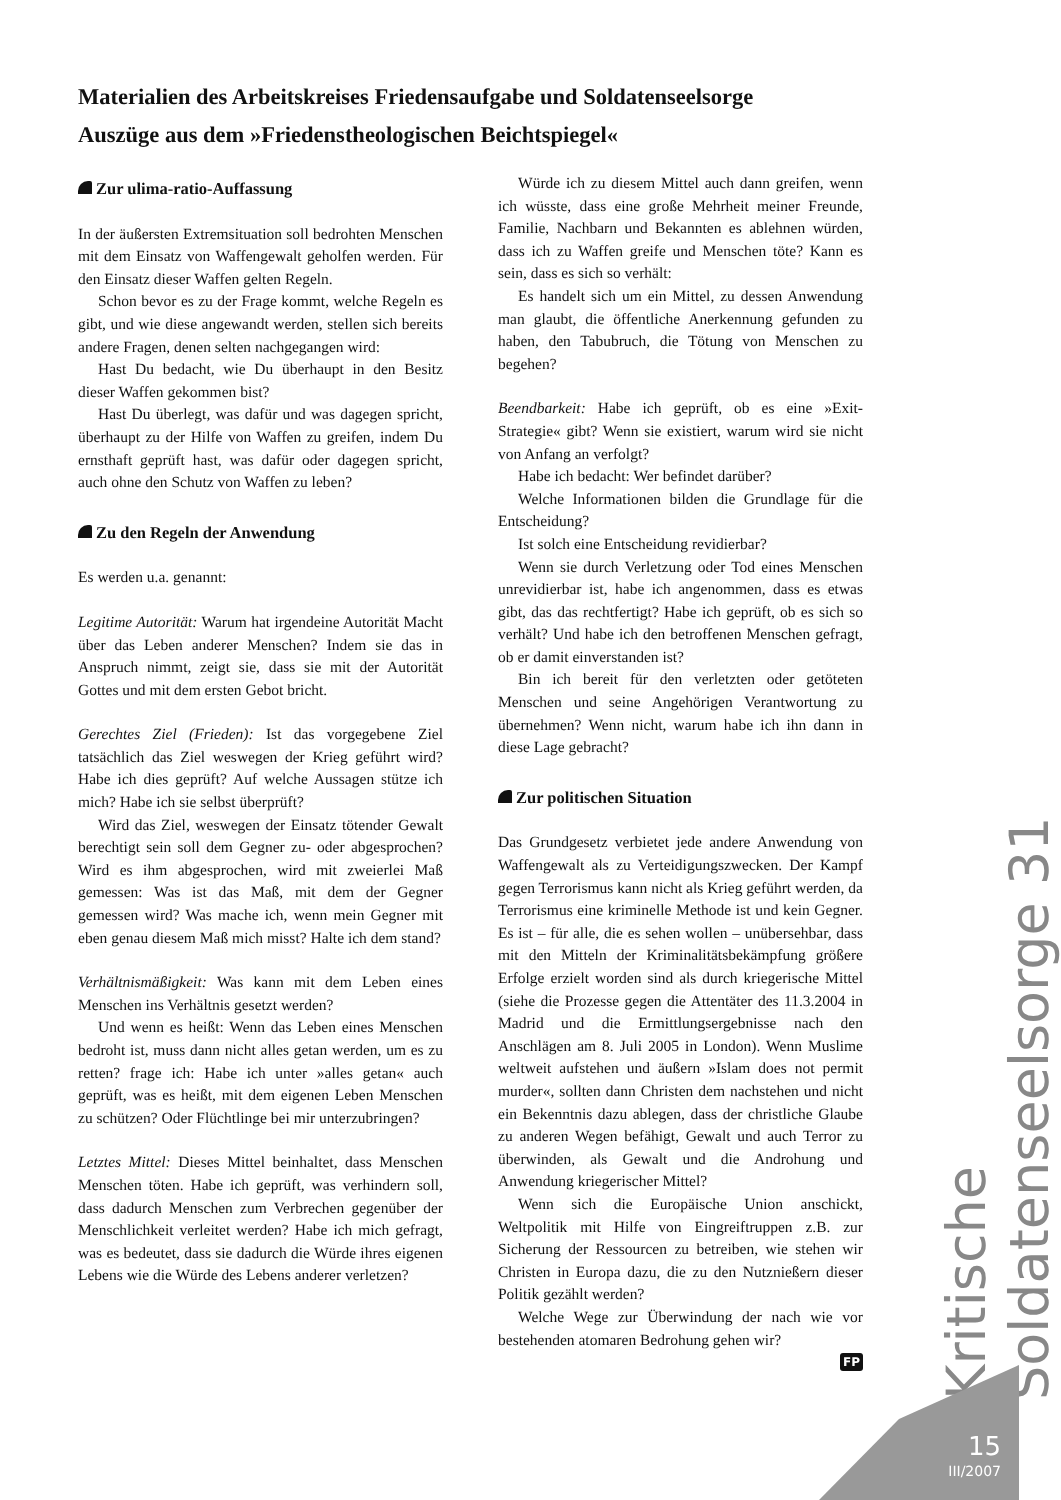Materialien des Arbeitskreises Friedensaufgabe und Soldatenseelsorge
Auszüge aus dem »Friedenstheologischen Beichtspiegel«
Zur ulima-ratio-Auffassung
In der äußersten Extremsituation soll bedrohten Menschen mit dem Einsatz von Waffengewalt geholfen werden. Für den Einsatz dieser Waffen gelten Regeln.
Schon bevor es zu der Frage kommt, welche Regeln es gibt, und wie diese angewandt werden, stellen sich bereits andere Fragen, denen selten nachgegangen wird:
Hast Du bedacht, wie Du überhaupt in den Besitz dieser Waffen gekommen bist?
Hast Du überlegt, was dafür und was dagegen spricht, überhaupt zu der Hilfe von Waffen zu greifen, indem Du ernsthaft geprüft hast, was dafür oder dagegen spricht, auch ohne den Schutz von Waffen zu leben?
Zu den Regeln der Anwendung
Es werden u.a. genannt:
Legitime Autorität: Warum hat irgendeine Autorität Macht über das Leben anderer Menschen? Indem sie das in Anspruch nimmt, zeigt sie, dass sie mit der Autorität Gottes und mit dem ersten Gebot bricht.
Gerechtes Ziel (Frieden): Ist das vorgegebene Ziel tatsächlich das Ziel weswegen der Krieg geführt wird? Habe ich dies geprüft? Auf welche Aussagen stütze ich mich? Habe ich sie selbst überprüft?
Wird das Ziel, weswegen der Einsatz tötender Gewalt berechtigt sein soll dem Gegner zu- oder abgesprochen? Wird es ihm abgesprochen, wird mit zweierlei Maß gemessen: Was ist das Maß, mit dem der Gegner gemessen wird? Was mache ich, wenn mein Gegner mit eben genau diesem Maß mich misst? Halte ich dem stand?
Verhältnismäßigkeit: Was kann mit dem Leben eines Menschen ins Verhältnis gesetzt werden?
Und wenn es heißt: Wenn das Leben eines Menschen bedroht ist, muss dann nicht alles getan werden, um es zu retten? frage ich: Habe ich unter »alles getan« auch geprüft, was es heißt, mit dem eigenen Leben Menschen zu schützen? Oder Flüchtlinge bei mir unterzubringen?
Letztes Mittel: Dieses Mittel beinhaltet, dass Menschen Menschen töten. Habe ich geprüft, was verhindern soll, dass dadurch Menschen zum Verbrechen gegenüber der Menschlichkeit verleitet werden? Habe ich mich gefragt, was es bedeutet, dass sie dadurch die Würde ihres eigenen Lebens wie die Würde des Lebens anderer verletzen?
Würde ich zu diesem Mittel auch dann greifen, wenn ich wüsste, dass eine große Mehrheit meiner Freunde, Familie, Nachbarn und Bekannten es ablehnen würden, dass ich zu Waffen greife und Menschen töte? Kann es sein, dass es sich so verhält:
Es handelt sich um ein Mittel, zu dessen Anwendung man glaubt, die öffentliche Anerkennung gefunden zu haben, den Tabubruch, die Tötung von Menschen zu begehen?
Beendbarkeit: Habe ich geprüft, ob es eine »Exit-Strategie« gibt? Wenn sie existiert, warum wird sie nicht von Anfang an verfolgt?
Habe ich bedacht: Wer befindet darüber?
Welche Informationen bilden die Grundlage für die Entscheidung?
Ist solch eine Entscheidung revidierbar?
Wenn sie durch Verletzung oder Tod eines Menschen unrevidierbar ist, habe ich angenommen, dass es etwas gibt, das das rechtfertigt? Habe ich geprüft, ob es sich so verhält? Und habe ich den betroffenen Menschen gefragt, ob er damit einverstanden ist?
Bin ich bereit für den verletzten oder getöteten Menschen und seine Angehörigen Verantwortung zu übernehmen? Wenn nicht, warum habe ich ihn dann in diese Lage gebracht?
Zur politischen Situation
Das Grundgesetz verbietet jede andere Anwendung von Waffengewalt als zu Verteidigungszwecken. Der Kampf gegen Terrorismus kann nicht als Krieg geführt werden, da Terrorismus eine kriminelle Methode ist und kein Gegner. Es ist – für alle, die es sehen wollen – unübersehbar, dass mit den Mitteln der Kriminalitätsbekämpfung größere Erfolge erzielt worden sind als durch kriegerische Mittel (siehe die Prozesse gegen die Attentäter des 11.3.2004 in Madrid und die Ermittlungsergebnisse nach den Anschlägen am 8. Juli 2005 in London). Wenn Muslime weltweit aufstehen und äußern »Islam does not permit murder«, sollten dann Christen dem nachstehen und nicht ein Bekenntnis dazu ablegen, dass der christliche Glaube zu anderen Wegen befähigt, Gewalt und auch Terror zu überwinden, als Gewalt und die Androhung und Anwendung kriegerischer Mittel?
Wenn sich die Europäische Union anschickt, Weltpolitik mit Hilfe von Eingreiftruppen z.B. zur Sicherung der Ressourcen zu betreiben, wie stehen wir Christen in Europa dazu, die zu den Nutznießern dieser Politik gezählt werden?
Welche Wege zur Überwindung der nach wie vor bestehenden atomaren Bedrohung gehen wir?
FP
Kritische Soldatenseelsorge 31
15
III/2007